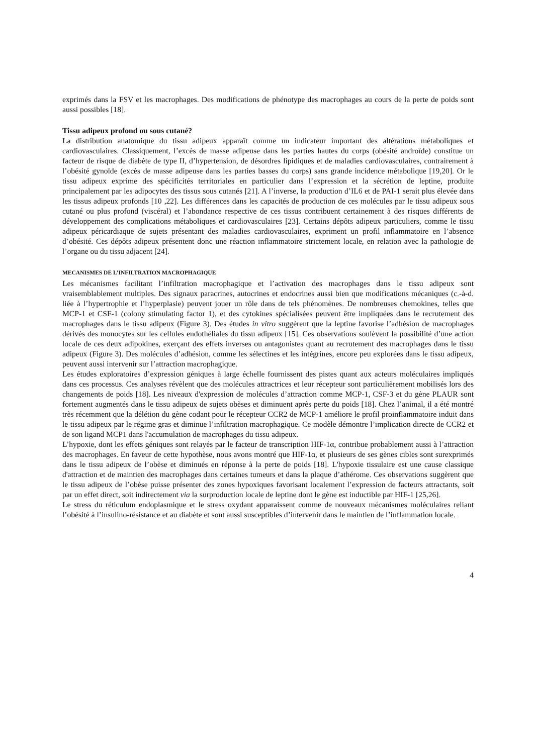exprimés dans la FSV et les macrophages. Des modifications de phénotype des macrophages au cours de la perte de poids sont aussi possibles [18].
Tissu adipeux profond ou sous cutané?
La distribution anatomique du tissu adipeux apparaît comme un indicateur important des altérations métaboliques et cardiovasculaires. Classiquement, l’excès de masse adipeuse dans les parties hautes du corps (obésité androïde) constitue un facteur de risque de diabète de type II, d’hypertension, de désordres lipidiques et de maladies cardiovasculaires, contrairement à l’obésité gynoïde (excès de masse adipeuse dans les parties basses du corps) sans grande incidence métabolique [19,20]. Or le tissu adipeux exprime des spécificités territoriales en particulier dans l’expression et la sécrétion de leptine, produite principalement par les adipocytes des tissus sous cutanés [21]. A l’inverse, la production d’IL6 et de PAI-1 serait plus élevée dans les tissus adipeux profonds [10 ,22]. Les différences dans les capacités de production de ces molécules par le tissu adipeux sous cutané ou plus profond (viscéral) et l’abondance respective de ces tissus contribuent certainement à des risques différents de développement des complications métaboliques et cardiovasculaires [23]. Certains dépôts adipeux particuliers, comme le tissu adipeux péricardiaque de sujets présentant des maladies cardiovasculaires, expriment un profil inflammatoire en l’absence d’obésité. Ces dépôts adipeux présentent donc une réaction inflammatoire strictement locale, en relation avec la pathologie de l’organe ou du tissu adjacent [24].
MECANISMES DE L’INFILTRATION MACROPHAGIQUE
Les mécanismes facilitant l’infiltration macrophagique et l’activation des macrophages dans le tissu adipeux sont vraisemblablement multiples. Des signaux paracrines, autocrines et endocrines aussi bien que modifications mécaniques (c.-à-d. liée à l’hypertrophie et l’hyperplasie) peuvent jouer un rôle dans de tels phénomènes. De nombreuses chemokines, telles que MCP-1 et CSF-1 (colony stimulating factor 1), et des cytokines spécialisées peuvent être impliquées dans le recrutement des macrophages dans le tissu adipeux (Figure 3). Des études in vitro suggèrent que la leptine favorise l’adhésion de macrophages dérivés des monocytes sur les cellules endothéliales du tissu adipeux [15]. Ces observations soulèvent la possibilité d’une action locale de ces deux adipokines, exerçant des effets inverses ou antagonistes quant au recrutement des macrophages dans le tissu adipeux (Figure 3). Des molécules d’adhésion, comme les sélectines et les intégrines, encore peu explorées dans le tissu adipeux, peuvent aussi intervenir sur l’attraction macrophagique.
Les études exploratoires d’expression géniques à large échelle fournissent des pistes quant aux acteurs moléculaires impliqués dans ces processus. Ces analyses révèlent que des molécules attractrices et leur récepteur sont particulièrement mobilisés lors des changements de poids [18]. Les niveaux d'expression de molécules d’attraction comme MCP-1, CSF-3 et du gène PLAUR sont fortement augmentés dans le tissu adipeux de sujets obèses et diminuent après perte du poids [18]. Chez l’animal, il a été montré très récemment que la délétion du gène codant pour le récepteur CCR2 de MCP-1 améliore le profil proinflammatoire induit dans le tissu adipeux par le régime gras et diminue l’infiltration macrophagique. Ce modèle démontre l’implication directe de CCR2 et de son ligand MCP1 dans l'accumulation de macrophages du tissu adipeux.
L’hypoxie, dont les effets géniques sont relayés par le facteur de transcription HIF-1α, contribue probablement aussi à l’attraction des macrophages. En faveur de cette hypothèse, nous avons montré que HIF-1α, et plusieurs de ses gènes cibles sont surexprimés dans le tissu adipeux de l’obèse et diminués en réponse à la perte de poids [18]. L'hypoxie tissulaire est une cause classique d'attraction et de maintien des macrophages dans certaines tumeurs et dans la plaque d’athérome. Ces observations suggèrent que le tissu adipeux de l’obèse puisse présenter des zones hypoxiques favorisant localement l’expression de facteurs attractants, soit par un effet direct, soit indirectement via la surproduction locale de leptine dont le gène est inductible par HIF-1 [25,26].
Le stress du réticulum endoplasmique et le stress oxydant apparaissent comme de nouveaux mécanismes moléculaires reliant l’obésité à l’insulino-résistance et au diabète et sont aussi susceptibles d’intervenir dans le maintien de l’inflammation locale.
4